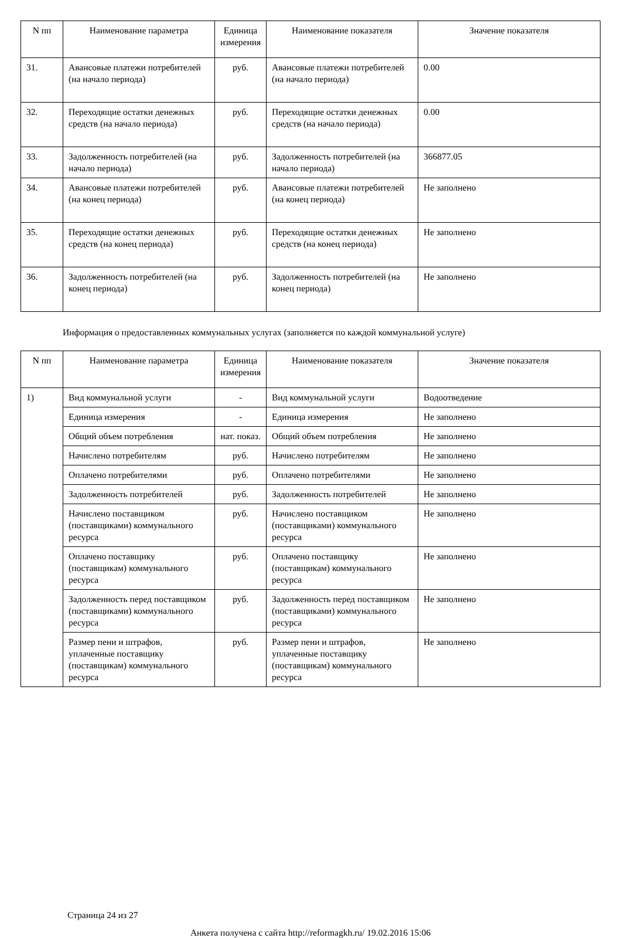| N пп | Наименование параметра | Единица измерения | Наименование показателя | Значение показателя |
| --- | --- | --- | --- | --- |
| 31. | Авансовые платежи потребителей (на начало периода) | руб. | Авансовые платежи потребителей (на начало периода) | 0.00 |
| 32. | Переходящие остатки денежных средств (на начало периода) | руб. | Переходящие остатки денежных средств (на начало периода) | 0.00 |
| 33. | Задолженность потребителей (на начало периода) | руб. | Задолженность потребителей (на начало периода) | 366877.05 |
| 34. | Авансовые платежи потребителей (на конец периода) | руб. | Авансовые платежи потребителей (на конец периода) | Не заполнено |
| 35. | Переходящие остатки денежных средств (на конец периода) | руб. | Переходящие остатки денежных средств (на конец периода) | Не заполнено |
| 36. | Задолженность потребителей (на конец периода) | руб. | Задолженность потребителей (на конец периода) | Не заполнено |
Информация о предоставленных коммунальных услугах (заполняется по каждой коммунальной услуге)
| N пп | Наименование параметра | Единица измерения | Наименование показателя | Значение показателя |
| --- | --- | --- | --- | --- |
| 1) | Вид коммунальной услуги | - | Вид коммунальной услуги | Водоотведение |
| | Единица измерения | - | Единица измерения | Не заполнено |
| | Общий объем потребления | нат. показ. | Общий объем потребления | Не заполнено |
| | Начислено потребителям | руб. | Начислено потребителям | Не заполнено |
| | Оплачено потребителями | руб. | Оплачено потребителями | Не заполнено |
| | Задолженность потребителей | руб. | Задолженность потребителей | Не заполнено |
| | Начислено поставщиком (поставщиками) коммунального ресурса | руб. | Начислено поставщиком (поставщиками) коммунального ресурса | Не заполнено |
| | Оплачено поставщику (поставщикам) коммунального ресурса | руб. | Оплачено поставщику (поставщикам) коммунального ресурса | Не заполнено |
| | Задолженность перед поставщиком (поставщиками) коммунального ресурса | руб. | Задолженность перед поставщиком (поставщиками) коммунального ресурса | Не заполнено |
| | Размер пени и штрафов, уплаченные поставщику (поставщикам) коммунального ресурса | руб. | Размер пени и штрафов, уплаченные поставщику (поставщикам) коммунального ресурса | Не заполнено |
Страница 24 из 27
Анкета получена с сайта http://reformagkh.ru/ 19.02.2016 15:06